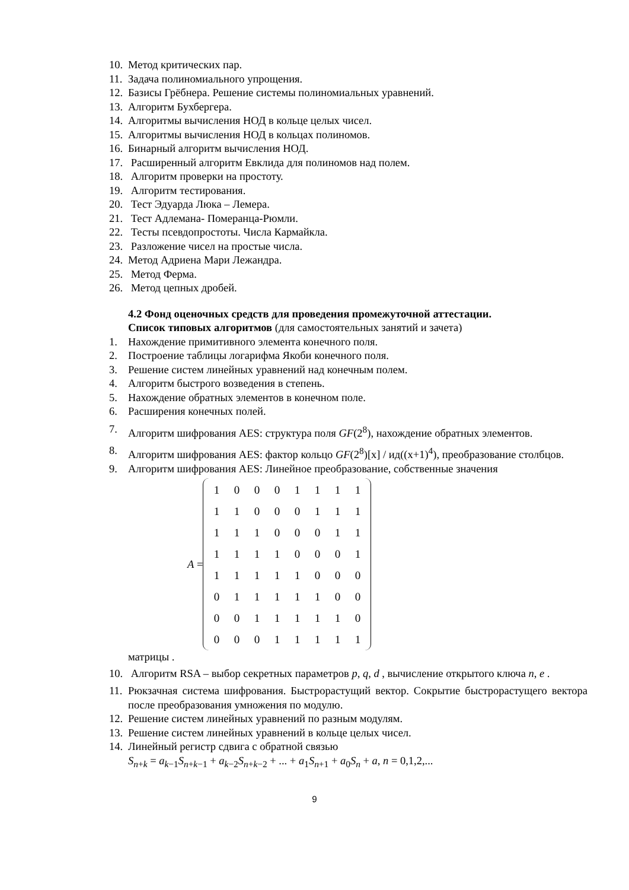10. Метод критических пар.
11. Задача полиномиального упрощения.
12. Базисы Грёбнера. Решение системы полиномиальных уравнений.
13. Алгоритм Бухбергера.
14. Алгоритмы вычисления НОД в кольце целых чисел.
15. Алгоритмы вычисления НОД в кольцах полиномов.
16. Бинарный алгоритм вычисления НОД.
17. Расширенный алгоритм Евклида для полиномов над полем.
18. Алгоритм проверки на простоту.
19. Алгоритм тестирования.
20. Тест Эдуарда Люка – Лемера.
21. Тест Адлемана- Померанца-Рюмли.
22. Тесты псевдопростоты. Числа Кармайкла.
23. Разложение чисел на простые числа.
24. Метод Адриена Мари Лежандра.
25. Метод Ферма.
26. Метод цепных дробей.
4.2 Фонд оценочных средств для проведения промежуточной аттестации.
Список типовых алгоритмов (для самостоятельных занятий и зачета)
1. Нахождение примитивного элемента конечного поля.
2. Построение таблицы логарифма Якоби конечного поля.
3. Решение систем линейных уравнений над конечным полем.
4. Алгоритм быстрого возведения в степень.
5. Нахождение обратных элементов в конечном поле.
6. Расширения конечных полей.
7. Алгоритм шифрования AES: структура поля GF(2<sup>8</sup>), нахождение обратных элементов.
8. Алгоритм шифрования AES: фактор кольцо GF(2<sup>8</sup>)[x] / ид((x+1)<sup>4</sup>), преобразование столбцов.
9. Алгоритм шифрования AES: Линейное преобразование, собственные значения
A =
| 1 | 0 | 0 | 0 | 1 | 1 | 1 | 1 |
| 1 | 1 | 0 | 0 | 0 | 1 | 1 | 1 |
| 1 | 1 | 1 | 0 | 0 | 0 | 1 | 1 |
| 1 | 1 | 1 | 1 | 0 | 0 | 0 | 1 |
| 1 | 1 | 1 | 1 | 1 | 0 | 0 | 0 |
| 0 | 1 | 1 | 1 | 1 | 1 | 0 | 0 |
| 0 | 0 | 1 | 1 | 1 | 1 | 1 | 0 |
| 0 | 0 | 0 | 1 | 1 | 1 | 1 | 1 |
матрицы .
10. Алгоритм RSA – выбор секретных параметров p, q, d , вычисление открытого ключа n, e .
11. Рюкзачная система шифрования. Быстрорастущий вектор. Сокрытие быстрорастущего вектора после преобразования умножения по модулю.
12. Решение систем линейных уравнений по разным модулям.
13. Решение систем линейных уравнений в кольце целых чисел.
14. Линейный регистр сдвига с обратной связью
S<sub>n+k</sub> = a<sub>k−1</sub>S<sub>n+k−1</sub> + a<sub>k−2</sub>S<sub>n+k−2</sub> + ... + a<sub>1</sub>S<sub>n+1</sub> + a<sub>0</sub>S<sub>n</sub> + a, n = 0,1,2,...
9